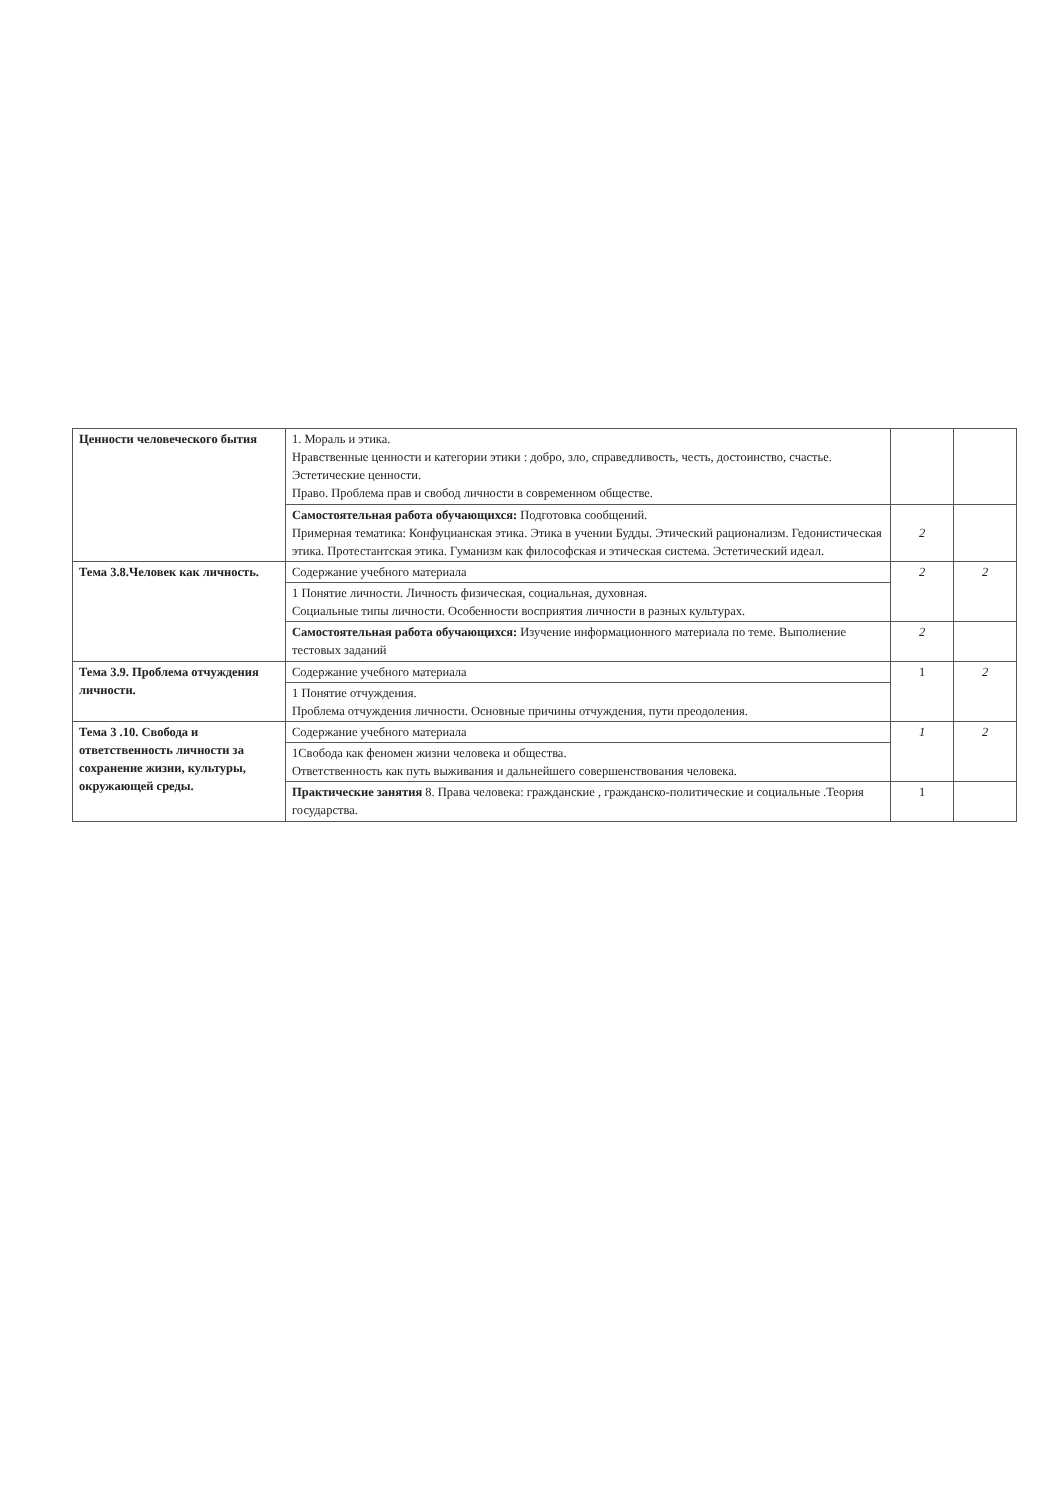| Ценности человеческого бытия | 1. Мораль и этика. Нравственные ценности и категории этики : добро, зло, справедливость, честь, достоинство, счастье. Эстетические ценности. Право. Проблема прав и свобод личности в современном обществе. | | |
| | Самостоятельная работа обучающихся: Подготовка сообщений. Примерная тематика: Конфуцианская этика. Этика в учении Будды. Этический рационализм. Гедонистическая этика. Протестантская этика. Гуманизм как философская и этическая система. Эстетический идеал. | 2 | |
| Тема 3.8.Человек как личность. | Содержание учебного материала | 2 | 2 |
| | 1 Понятие личности. Личность физическая, социальная, духовная. Социальные типы личности. Особенности восприятия личности в разных культурах. | | |
| | Самостоятельная работа обучающихся: Изучение информационного материала по теме. Выполнение тестовых заданий | 2 | |
| Тема 3.9. Проблема отчуждения личности. | Содержание учебного материала | 1 | 2 |
| | 1 Понятие отчуждения. Проблема отчуждения личности. Основные причины отчуждения, пути преодоления. | | |
| Тема 3 .10. Свобода и ответственность личности за сохранение жизни, культуры, окружающей среды. | Содержание учебного материала | 1 | 2 |
| | 1Свобода как феномен жизни человека и общества. Ответственность как путь выживания и дальнейшего совершенствования человека. | | |
| | Практические занятия 8. Права человека: гражданские , гражданско-политические и социальные .Теория государства. | 1 | |